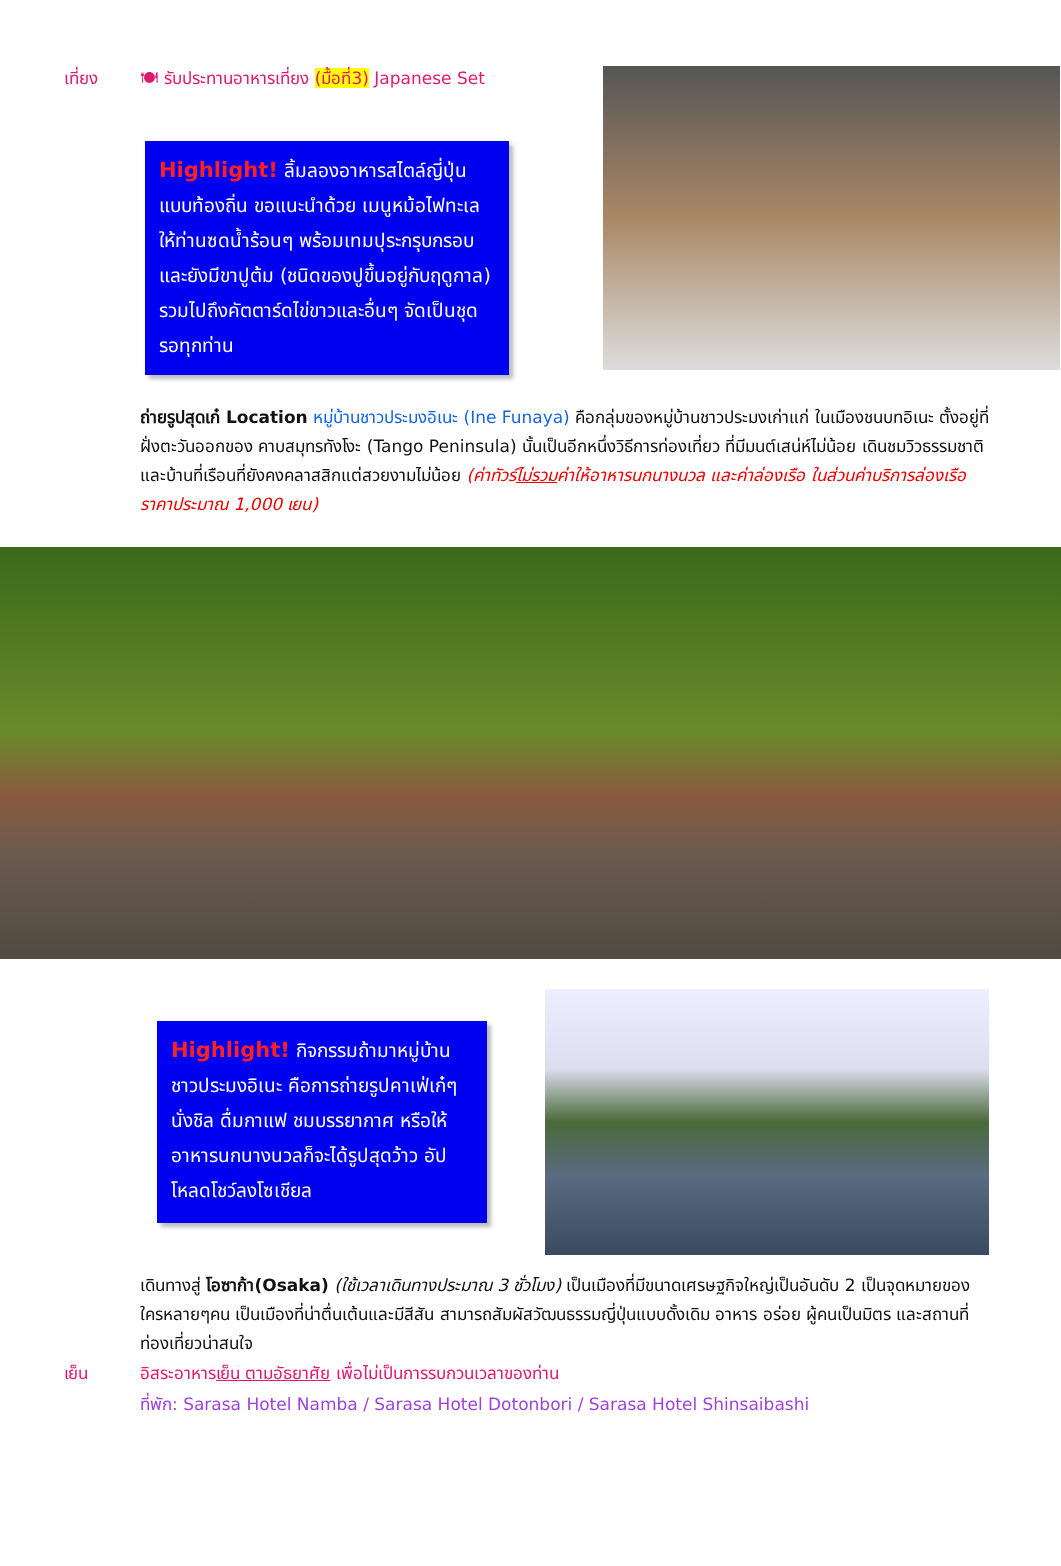เที่ยง 🍽 รับประทานอาหารเที่ยง (มื้อที่3) Japanese Set
Highlight! ลิ้มลองอาหารสไตล์ญี่ปุ่น แบบท้องถิ่น ขอแนะนำด้วย เมนูหม้อไฟทะเล ให้ท่านซดน้ำร้อนๆ พร้อมเทมปุระกรุบกรอบ และยังมีขาปูต้ม (ชนิดของปูขึ้นอยู่กับฤดูกาล) รวมไปถึงคัตตาร์ดไข่ขาวและอื่นๆ จัดเป็นชุดรอทุกท่าน
ถ่ายรูปสุดเก๋ Location หมู่บ้านชาวประมงอิเนะ (Ine Funaya) คือกลุ่มของหมู่บ้านชาวประมงเก่าแก่ ในเมืองชนบทอิเนะ ตั้งอยู่ที่ฝั่งตะวันออกของ คาบสมุทรทังโงะ (Tango Peninsula) นั้นเป็นอีกหนึ่งวิธีการท่องเที่ยว ที่มีมนต์เสน่ห์ไม่น้อย เดินชมวิวธรรมชาติและบ้านที่เรือนที่ยังคงคลาสสิกแต่สวยงามไม่น้อย (ค่าทัวร์ไม่รวมค่าให้อาหารนกนางนวล และค่าล่องเรือ ในส่วนค่าบริการล่องเรือราคาประมาณ 1,000 เยน)
Highlight! กิจกรรมถ้ามาหมู่บ้านชาวประมงอิเนะ คือการถ่ายรูปคาเฟ่เก๋ๆ นั่งชิล ดื่มกาแฟ ชมบรรยากาศ หรือให้อาหารนกนางนวลก็จะได้รูปสุดว้าว อัปโหลดโชว์ลงโซเชียล
เดินทางสู่ โอซาก้า(Osaka) (ใช้เวลาเดินทางประมาณ 3 ชั่วโมง) เป็นเมืองที่มีขนาดเศรษฐกิจใหญ่เป็นอันดับ 2 เป็นจุดหมายของใครหลายๆคน เป็นเมืองที่น่าตื่นเต้นและมีสีสัน สามารถสัมผัสวัฒนธรรมญี่ปุ่นแบบดั้งเดิม อาหาร อร่อย ผู้คนเป็นมิตร และสถานที่ท่องเที่ยวน่าสนใจ
เย็น อิสระอาหารเย็น ตามอัธยาศัย เพื่อไม่เป็นการรบกวนเวลาของท่าน
ที่พัก: Sarasa Hotel Namba / Sarasa Hotel Dotonbori / Sarasa Hotel Shinsaibashi